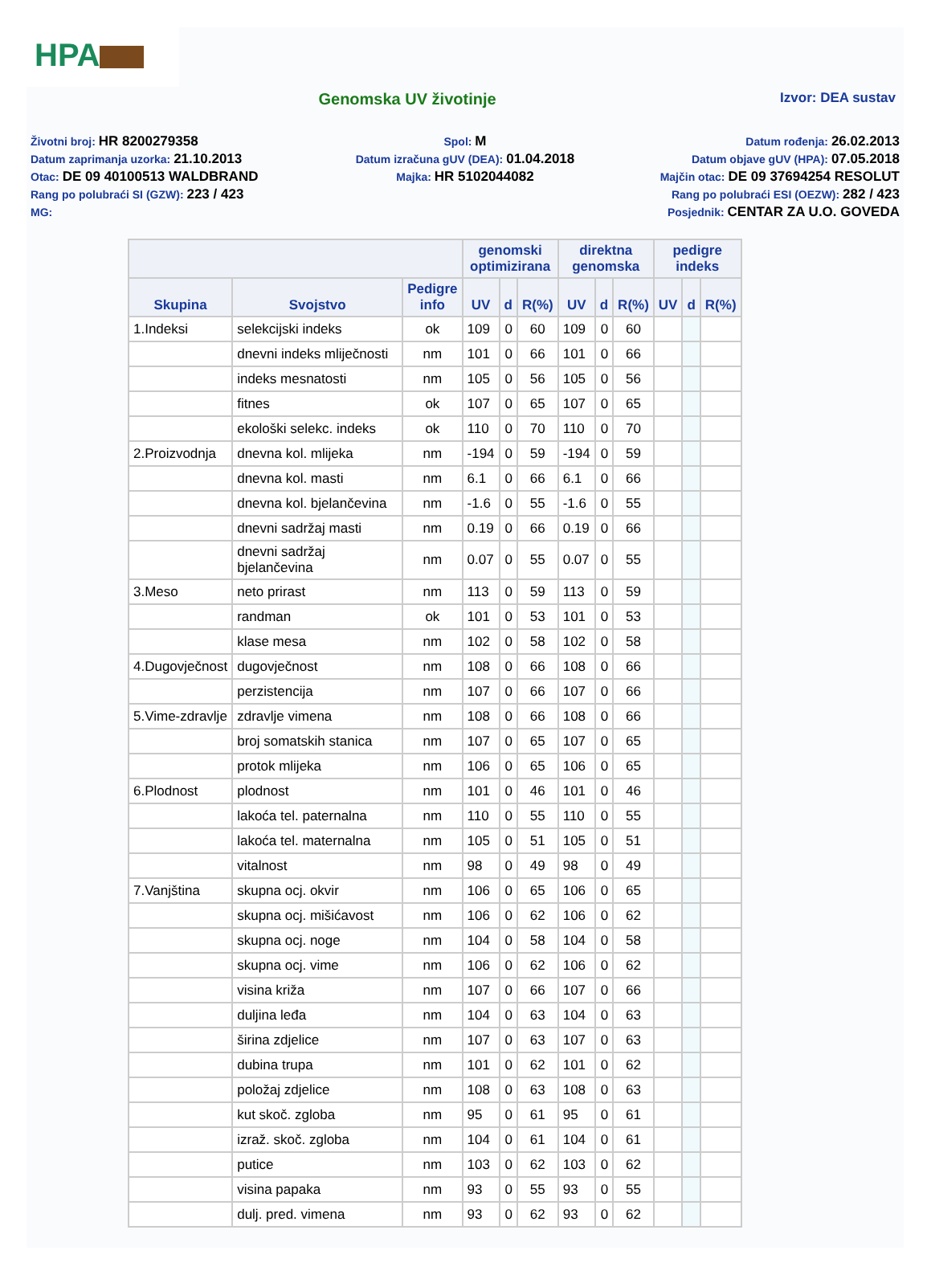HPA
Genomska UV životinje
Izvor: DEA sustav
Životni broj: HR 8200279358
Spol: M
Datum rođenja: 26.02.2013
Datum zaprimanja uzorka: 21.10.2013
Datum izračuna gUV (DEA): 01.04.2018
Datum objave gUV (HPA): 07.05.2018
Otac: DE 09 40100513 WALDBRAND
Majka: HR 5102044082
Majčin otac: DE 09 37694254 RESOLUT
Rang po polubraći SI (GZW): 223 / 423
Rang po polubraći ESI (OEZW): 282 / 423
MG:
Posjednik: CENTAR ZA U.O. GOVEDA
| | | | genomski optimizirana | | | direktna genomska | | | pedigre indeks | | |
| --- | --- | --- | --- | --- | --- | --- | --- | --- | --- | --- | --- |
| Skupina | Svojstvo | Pedigre info | UV | d | R(%) | UV | d | R(%) | UV | d | R(%) |
| 1.Indeksi | selekcijski indeks | ok | 109 | 0 | 60 | 109 | 0 | 60 | | | |
| | dnevni indeks mliječnosti | nm | 101 | 0 | 66 | 101 | 0 | 66 | | | |
| | indeks mesnatosti | nm | 105 | 0 | 56 | 105 | 0 | 56 | | | |
| | fitnes | ok | 107 | 0 | 65 | 107 | 0 | 65 | | | |
| | ekološki selekc. indeks | ok | 110 | 0 | 70 | 110 | 0 | 70 | | | |
| 2.Proizvodnja | dnevna kol. mlijeka | nm | -194 | 0 | 59 | -194 | 0 | 59 | | | |
| | dnevna kol. masti | nm | 6.1 | 0 | 66 | 6.1 | 0 | 66 | | | |
| | dnevna kol. bjelančevina | nm | -1.6 | 0 | 55 | -1.6 | 0 | 55 | | | |
| | dnevni sadržaj masti | nm | 0.19 | 0 | 66 | 0.19 | 0 | 66 | | | |
| | dnevni sadržaj bjelančevina | nm | 0.07 | 0 | 55 | 0.07 | 0 | 55 | | | |
| 3.Meso | neto prirast | nm | 113 | 0 | 59 | 113 | 0 | 59 | | | |
| | randman | ok | 101 | 0 | 53 | 101 | 0 | 53 | | | |
| | klase mesa | nm | 102 | 0 | 58 | 102 | 0 | 58 | | | |
| 4.Dugovječnost | dugovječnost | nm | 108 | 0 | 66 | 108 | 0 | 66 | | | |
| | perzistencija | nm | 107 | 0 | 66 | 107 | 0 | 66 | | | |
| 5.Vime-zdravlje | zdravlje vimena | nm | 108 | 0 | 66 | 108 | 0 | 66 | | | |
| | broj somatskih stanica | nm | 107 | 0 | 65 | 107 | 0 | 65 | | | |
| | protok mlijeka | nm | 106 | 0 | 65 | 106 | 0 | 65 | | | |
| 6.Plodnost | plodnost | nm | 101 | 0 | 46 | 101 | 0 | 46 | | | |
| | lakoća tel. paternalna | nm | 110 | 0 | 55 | 110 | 0 | 55 | | | |
| | lakoća tel. maternalna | nm | 105 | 0 | 51 | 105 | 0 | 51 | | | |
| | vitalnost | nm | 98 | 0 | 49 | 98 | 0 | 49 | | | |
| 7.Vanjština | skupna ocj. okvir | nm | 106 | 0 | 65 | 106 | 0 | 65 | | | |
| | skupna ocj. mišićavost | nm | 106 | 0 | 62 | 106 | 0 | 62 | | | |
| | skupna ocj. noge | nm | 104 | 0 | 58 | 104 | 0 | 58 | | | |
| | skupna ocj. vime | nm | 106 | 0 | 62 | 106 | 0 | 62 | | | |
| | visina križa | nm | 107 | 0 | 66 | 107 | 0 | 66 | | | |
| | duljina leđa | nm | 104 | 0 | 63 | 104 | 0 | 63 | | | |
| | širina zdjelice | nm | 107 | 0 | 63 | 107 | 0 | 63 | | | |
| | dubina trupa | nm | 101 | 0 | 62 | 101 | 0 | 62 | | | |
| | položaj zdjelice | nm | 108 | 0 | 63 | 108 | 0 | 63 | | | |
| | kut skoč. zgloba | nm | 95 | 0 | 61 | 95 | 0 | 61 | | | |
| | izraž. skoč. zgloba | nm | 104 | 0 | 61 | 104 | 0 | 61 | | | |
| | putice | nm | 103 | 0 | 62 | 103 | 0 | 62 | | | |
| | visina papaka | nm | 93 | 0 | 55 | 93 | 0 | 55 | | | |
| | dulj. pred. vimena | nm | 93 | 0 | 62 | 93 | 0 | 62 | | | |